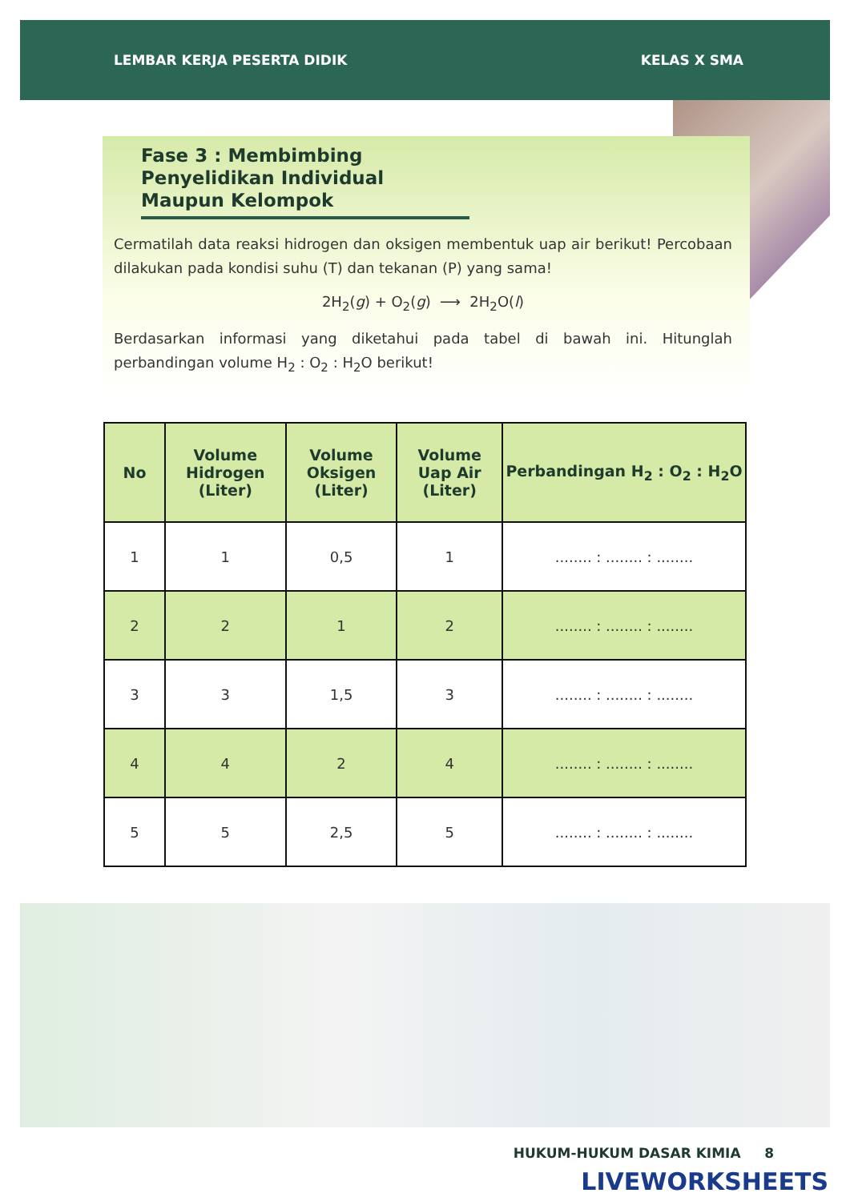LEMBAR KERJA PESERTA DIDIK KELAS X SMA
Fase 3 : Membimbing Penyelidikan Individual Maupun Kelompok
Cermatilah data reaksi hidrogen dan oksigen membentuk uap air berikut! Percobaan dilakukan pada kondisi suhu (T) dan tekanan (P) yang sama!
2H<sub>2</sub>(g) + O<sub>2</sub>(g) ⟶ 2H<sub>2</sub>O(l)
Berdasarkan informasi yang diketahui pada tabel di bawah ini. Hitunglah perbandingan volume H<sub>2</sub> : O<sub>2</sub> : H<sub>2</sub>O berikut!
| No | Volume Hidrogen (Liter) | Volume Oksigen (Liter) | Volume Uap Air (Liter) | Perbandingan H<sub>2</sub> : O<sub>2</sub> : H<sub>2</sub>O |
| --- | --- | --- | --- | --- |
| 1 | 1 | 0,5 | 1 | ........ : ........ : ........ |
| 2 | 2 | 1 | 2 | ........ : ........ : ........ |
| 3 | 3 | 1,5 | 3 | ........ : ........ : ........ |
| 4 | 4 | 2 | 4 | ........ : ........ : ........ |
| 5 | 5 | 2,5 | 5 | ........ : ........ : ........ |
HUKUM-HUKUM DASAR KIMIA 8
LIVEWORKSHEETS